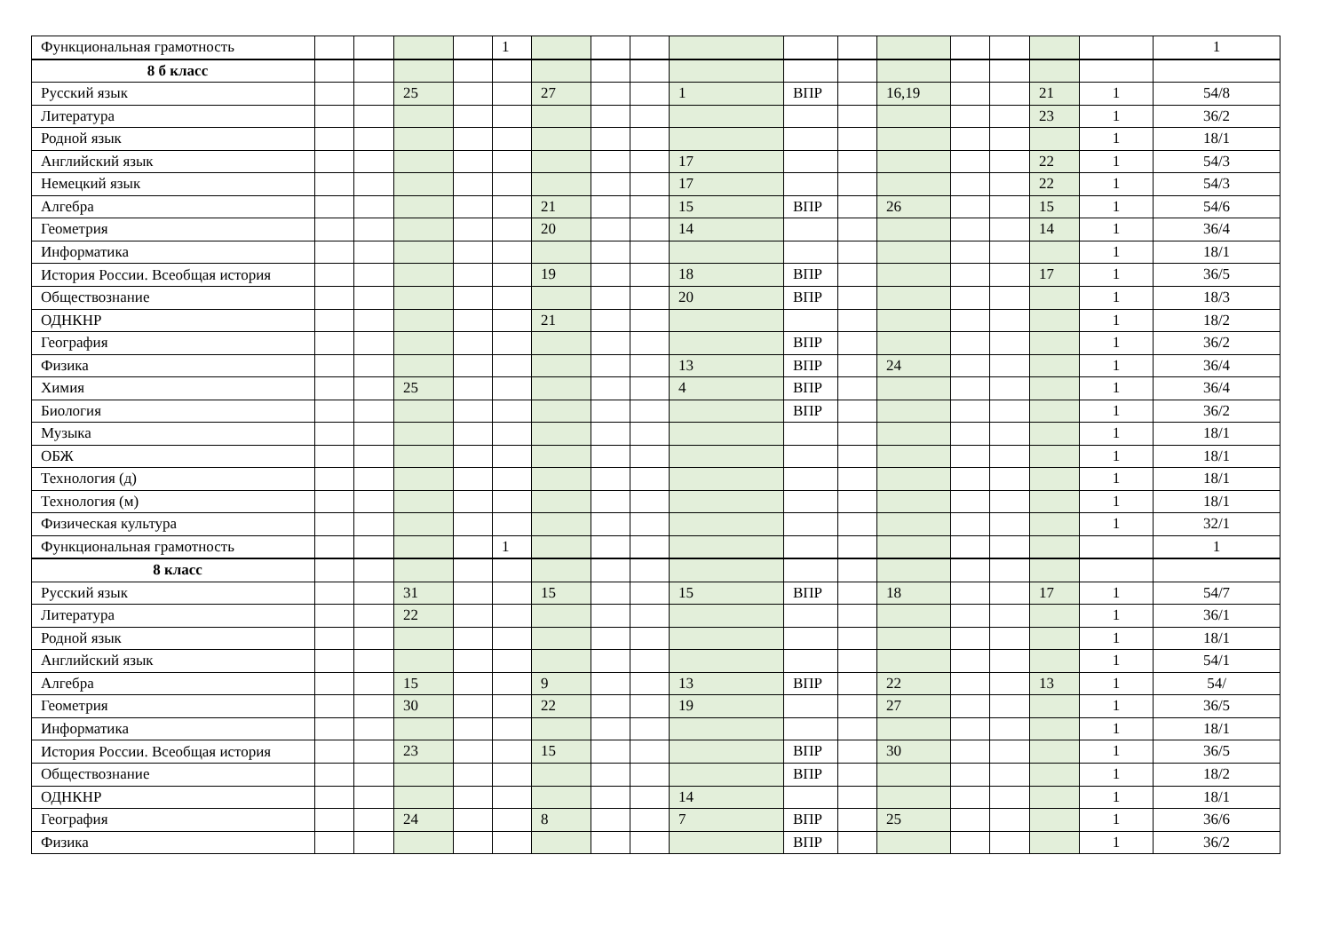| Функциональная грамотность | | | | | 1 | | | | | | | | | | | | 1 |
| 8 б класс | | | | | | | | | | | | | | | | | |
| Русский язык | | | 25 | | | 27 | | | 1 | ВПР | | 16,19 | | | 21 | 1 | 54/8 |
| Литература | | | | | | | | | | | | | | | 23 | 1 | 36/2 |
| Родной язык | | | | | | | | | | | | | | | | 1 | 18/1 |
| Английский язык | | | | | | | | | 17 | | | | | | 22 | 1 | 54/3 |
| Немецкий язык | | | | | | | | | 17 | | | | | | 22 | 1 | 54/3 |
| Алгебра | | | | | | 21 | | | 15 | ВПР | | 26 | | | 15 | 1 | 54/6 |
| Геометрия | | | | | | 20 | | | 14 | | | | | | 14 | 1 | 36/4 |
| Информатика | | | | | | | | | | | | | | | | 1 | 18/1 |
| История России. Всеобщая история | | | | | | 19 | | | 18 | ВПР | | | | | 17 | 1 | 36/5 |
| Обществознание | | | | | | | | | 20 | ВПР | | | | | | 1 | 18/3 |
| ОДНКНР | | | | | | 21 | | | | | | | | | | 1 | 18/2 |
| География | | | | | | | | | | ВПР | | | | | | 1 | 36/2 |
| Физика | | | | | | | | | 13 | ВПР | | 24 | | | | 1 | 36/4 |
| Химия | | | 25 | | | | | | 4 | ВПР | | | | | | 1 | 36/4 |
| Биология | | | | | | | | | | ВПР | | | | | | 1 | 36/2 |
| Музыка | | | | | | | | | | | | | | | | 1 | 18/1 |
| ОБЖ | | | | | | | | | | | | | | | | 1 | 18/1 |
| Технология (д) | | | | | | | | | | | | | | | | 1 | 18/1 |
| Технология (м) | | | | | | | | | | | | | | | | 1 | 18/1 |
| Физическая культура | | | | | | | | | | | | | | | | 1 | 32/1 |
| Функциональная грамотность | | | | | 1 | | | | | | | | | | | | 1 |
| 8 класс | | | | | | | | | | | | | | | | | |
| Русский язык | | | 31 | | | 15 | | | 15 | ВПР | | 18 | | | 17 | 1 | 54/7 |
| Литература | | | 22 | | | | | | | | | | | | | 1 | 36/1 |
| Родной язык | | | | | | | | | | | | | | | | 1 | 18/1 |
| Английский язык | | | | | | | | | | | | | | | | 1 | 54/1 |
| Алгебра | | | 15 | | | 9 | | | 13 | ВПР | | 22 | | | 13 | 1 | 54/ |
| Геометрия | | | 30 | | | 22 | | | 19 | | | 27 | | | | 1 | 36/5 |
| Информатика | | | | | | | | | | | | | | | | 1 | 18/1 |
| История России. Всеобщая история | | | 23 | | | 15 | | | | ВПР | | 30 | | | | 1 | 36/5 |
| Обществознание | | | | | | | | | | ВПР | | | | | | 1 | 18/2 |
| ОДНКНР | | | | | | | | | 14 | | | | | | | 1 | 18/1 |
| География | | | 24 | | | 8 | | | 7 | ВПР | | 25 | | | | 1 | 36/6 |
| Физика | | | | | | | | | | ВПР | | | | | | 1 | 36/2 |